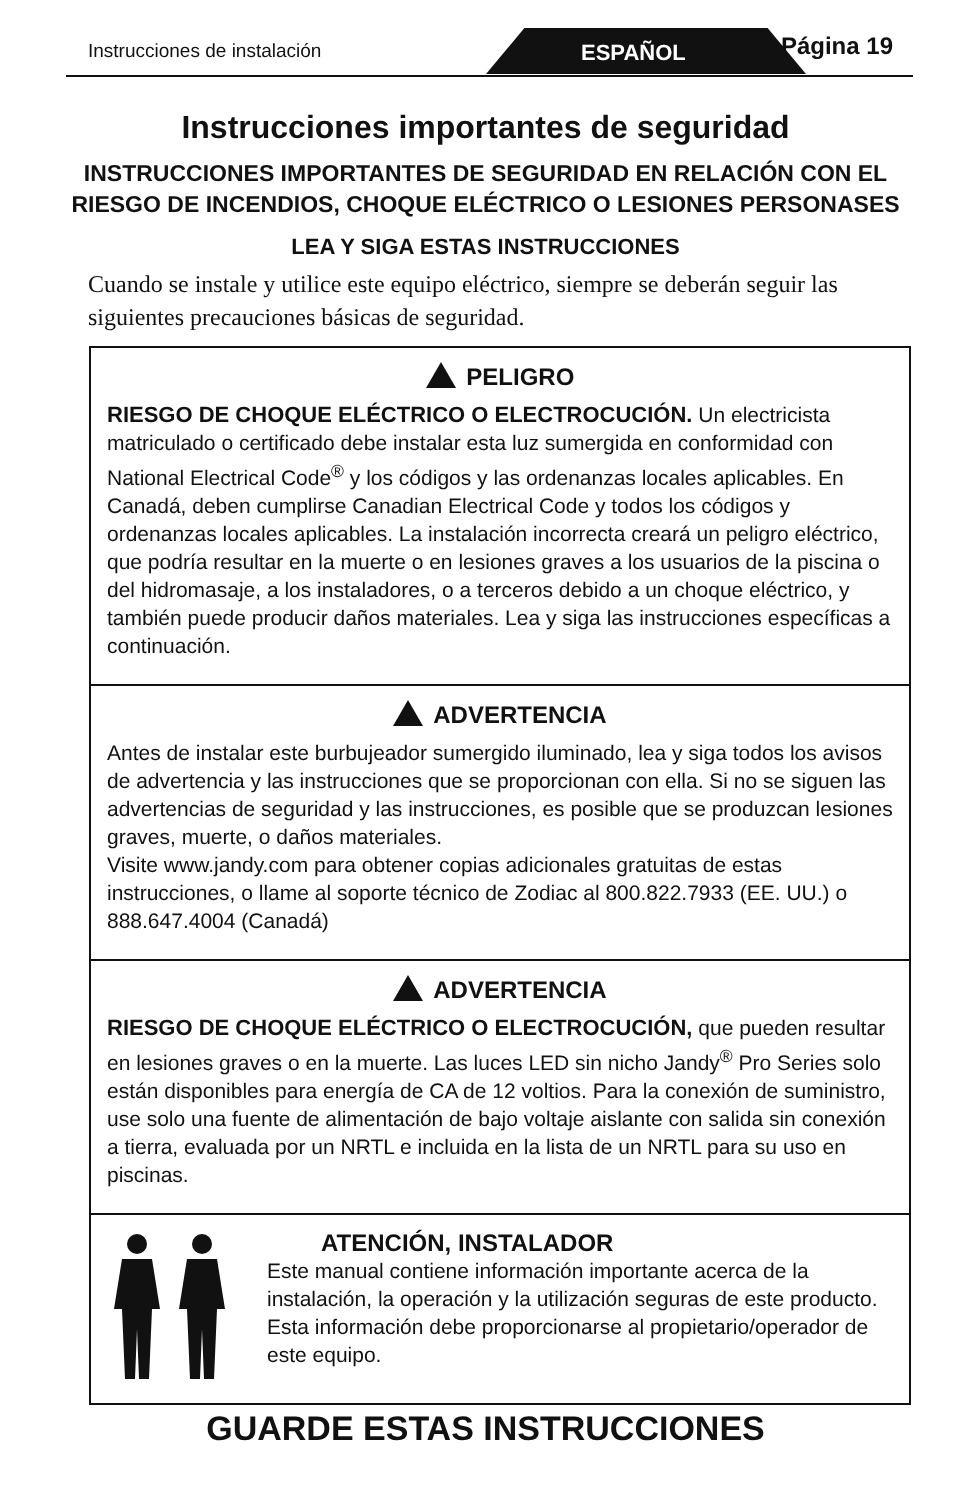Instrucciones de instalación ESPAÑOL Página 19
Instrucciones importantes de seguridad
INSTRUCCIONES IMPORTANTES DE SEGURIDAD EN RELACIÓN CON EL RIESGO DE INCENDIOS, CHOQUE ELÉCTRICO O LESIONES PERSONASES
LEA Y SIGA ESTAS INSTRUCCIONES
Cuando se instale y utilice este equipo eléctrico, siempre se deberán seguir las siguientes precauciones básicas de seguridad.
PELIGRO
RIESGO DE CHOQUE ELÉCTRICO O ELECTROCUCIÓN. Un electricista matriculado o certificado debe instalar esta luz sumergida en conformidad con National Electrical Code<sup>®</sup> y los códigos y las ordenanzas locales aplicables. En Canadá, deben cumplirse Canadian Electrical Code y todos los códigos y ordenanzas locales aplicables. La instalación incorrecta creará un peligro eléctrico, que podría resultar en la muerte o en lesiones graves a los usuarios de la piscina o del hidromasaje, a los instaladores, o a terceros debido a un choque eléctrico, y también puede producir daños materiales. Lea y siga las instrucciones específicas a continuación.
ADVERTENCIA
Antes de instalar este burbujeador sumergido iluminado, lea y siga todos los avisos de advertencia y las instrucciones que se proporcionan con ella. Si no se siguen las advertencias de seguridad y las instrucciones, es posible que se produzcan lesiones graves, muerte, o daños materiales.
Visite www.jandy.com para obtener copias adicionales gratuitas de estas instrucciones, o llame al soporte técnico de Zodiac al 800.822.7933 (EE. UU.) o 888.647.4004 (Canadá)
ADVERTENCIA
RIESGO DE CHOQUE ELÉCTRICO O ELECTROCUCIÓN, que pueden resultar en lesiones graves o en la muerte. Las luces LED sin nicho Jandy<sup>®</sup> Pro Series solo están disponibles para energía de CA de 12 voltios. Para la conexión de suministro, use solo una fuente de alimentación de bajo voltaje aislante con salida sin conexión a tierra, evaluada por un NRTL e incluida en la lista de un NRTL para su uso en piscinas.
ATENCIÓN, INSTALADOR
Este manual contiene información importante acerca de la instalación, la operación y la utilización seguras de este producto. Esta información debe proporcionarse al propietario/operador de este equipo.
GUARDE ESTAS INSTRUCCIONES